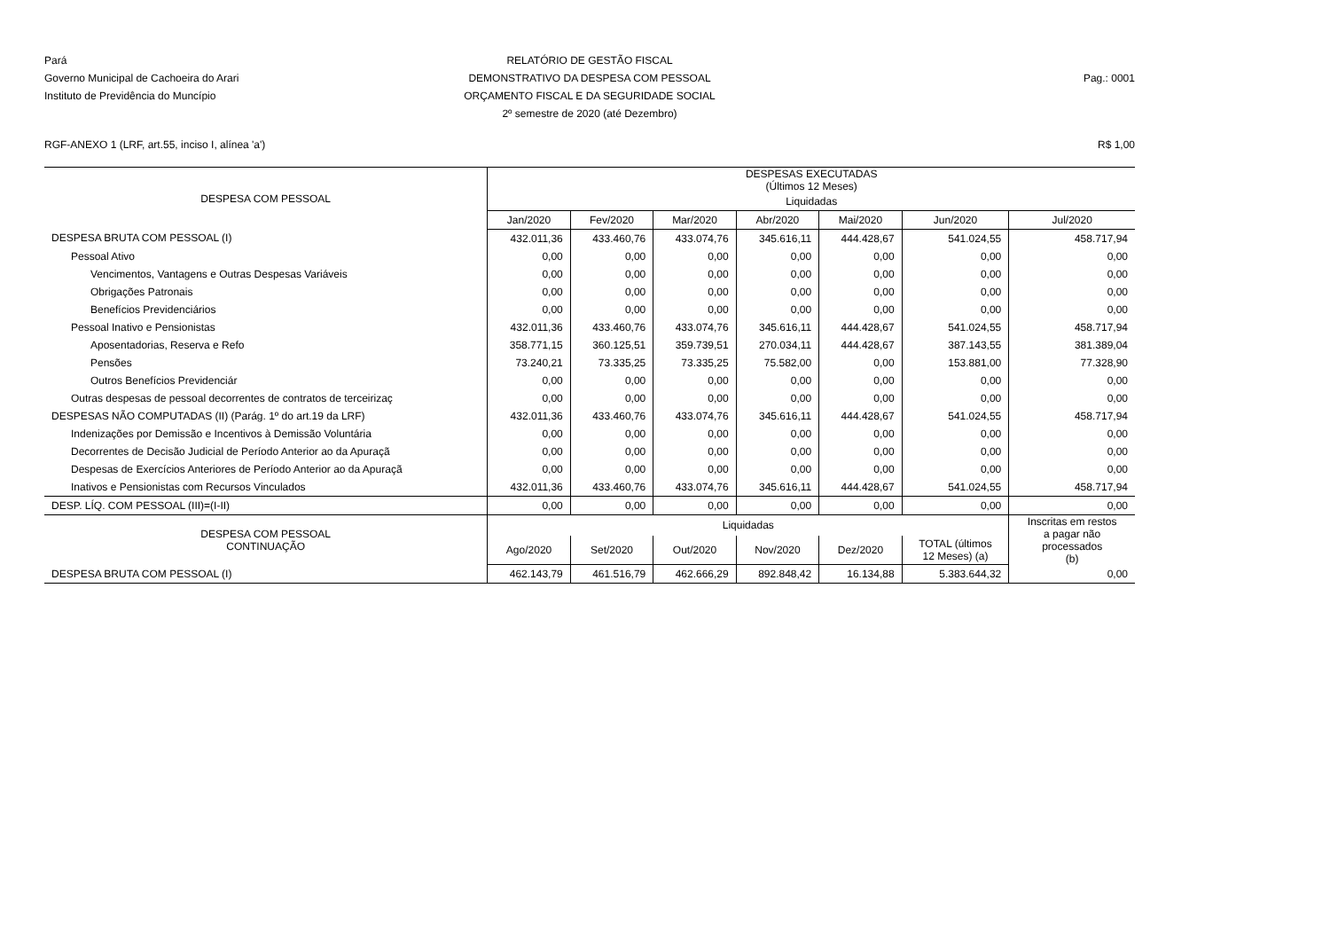Pará
Governo Municipal de Cachoeira do Arari
Instituto de Previdência do Muncípio
RELATÓRIO DE GESTÃO FISCAL
DEMONSTRATIVO DA DESPESA COM PESSOAL
ORÇAMENTO FISCAL E DA SEGURIDADE SOCIAL
2º semestre de 2020 (até Dezembro)
Pag.: 0001
RGF-ANEXO 1 (LRF, art.55, inciso I, alínea 'a') R$ 1,00
| DESPESA COM PESSOAL | DESPESAS EXECUTADAS (Últimos 12 Meses) | | | | | | |
| --- | --- | --- | --- | --- | --- | --- | --- |
| | Liquidadas | | | | | | |
| | Jan/2020 | Fev/2020 | Mar/2020 | Abr/2020 | Mai/2020 | Jun/2020 | Jul/2020 |
| DESPESA BRUTA COM PESSOAL (I) | 432.011,36 | 433.460,76 | 433.074,76 | 345.616,11 | 444.428,67 | 541.024,55 | 458.717,94 |
| Pessoal Ativo | 0,00 | 0,00 | 0,00 | 0,00 | 0,00 | 0,00 | 0,00 |
| Vencimentos, Vantagens e Outras Despesas Variáveis | 0,00 | 0,00 | 0,00 | 0,00 | 0,00 | 0,00 | 0,00 |
| Obrigações Patronais | 0,00 | 0,00 | 0,00 | 0,00 | 0,00 | 0,00 | 0,00 |
| Benefícios Previdenciários | 0,00 | 0,00 | 0,00 | 0,00 | 0,00 | 0,00 | 0,00 |
| Pessoal Inativo e Pensionistas | 432.011,36 | 433.460,76 | 433.074,76 | 345.616,11 | 444.428,67 | 541.024,55 | 458.717,94 |
| Aposentadorias, Reserva e Refo | 358.771,15 | 360.125,51 | 359.739,51 | 270.034,11 | 444.428,67 | 387.143,55 | 381.389,04 |
| Pensões | 73.240,21 | 73.335,25 | 73.335,25 | 75.582,00 | 0,00 | 153.881,00 | 77.328,90 |
| Outros Benefícios Previdenciár | 0,00 | 0,00 | 0,00 | 0,00 | 0,00 | 0,00 | 0,00 |
| Outras despesas de pessoal decorrentes de contratos de terceirizaç | 0,00 | 0,00 | 0,00 | 0,00 | 0,00 | 0,00 | 0,00 |
| DESPESAS NÃO COMPUTADAS (II) (Parág. 1º do art.19 da LRF) | 432.011,36 | 433.460,76 | 433.074,76 | 345.616,11 | 444.428,67 | 541.024,55 | 458.717,94 |
| Indenizações por Demissão e Incentivos à Demissão Voluntária | 0,00 | 0,00 | 0,00 | 0,00 | 0,00 | 0,00 | 0,00 |
| Decorrentes de Decisão Judicial de Período Anterior ao da Apuraçã | 0,00 | 0,00 | 0,00 | 0,00 | 0,00 | 0,00 | 0,00 |
| Despesas de Exercícios Anteriores de Período Anterior ao da Apuraçã | 0,00 | 0,00 | 0,00 | 0,00 | 0,00 | 0,00 | 0,00 |
| Inativos e Pensionistas com Recursos Vinculados | 432.011,36 | 433.460,76 | 433.074,76 | 345.616,11 | 444.428,67 | 541.024,55 | 458.717,94 |
| DESP. LÍQ. COM PESSOAL (III)=(I-II) | 0,00 | 0,00 | 0,00 | 0,00 | 0,00 | 0,00 | 0,00 |
| DESPESA COM PESSOAL CONTINUAÇÃO | Liquidadas | | | | | | Inscritas em restos a pagar não processados (b) |
| | Ago/2020 | Set/2020 | Out/2020 | Nov/2020 | Dez/2020 | TOTAL (últimos 12 Meses) (a) | |
| DESPESA BRUTA COM PESSOAL (I) | 462.143,79 | 461.516,79 | 462.666,29 | 892.848,42 | 16.134,88 | 5.383.644,32 | 0,00 |